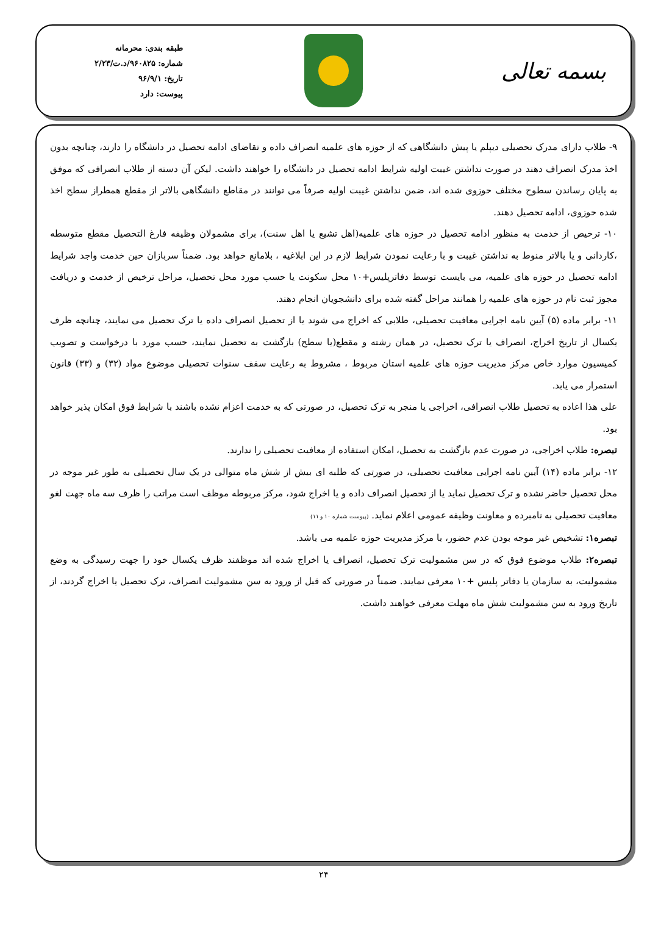بسمه تعالی
طبقه بندی: محرمانه
شماره: ۹۶۰۸۲۵/د.ت/۲/۲۳
تاریخ: ۹۶/۹/۱
پیوست: دارد
۹- طلاب دارای مدرک تحصیلی دیپلم یا پیش دانشگاهی که از حوزه های علمیه انصراف داده و تقاضای ادامه تحصیل در دانشگاه را دارند، چنانچه بدون اخذ مدرک انصراف دهند در صورت نداشتن غیبت اولیه شرایط ادامه تحصیل در دانشگاه را خواهند داشت. لیکن آن دسته از طلاب انصرافی که موفق به پایان رساندن سطوح مختلف حوزوی شده اند، ضمن نداشتن غیبت اولیه صرفاً می توانند در مقاطع دانشگاهی بالاتر از مقطع همطراز سطح اخذ شده حوزوی، ادامه تحصیل دهند.
۱۰- ترخیص از خدمت به منظور ادامه تحصیل در حوزه های علمیه(اهل تشیع یا اهل سنت)، برای مشمولان وظیفه فارغ التحصیل مقطع متوسطه ،کاردانی و یا بالاتر منوط به نداشتن غیبت و با رعایت نمودن شرایط لازم در این ابلاغیه ، بلامانع خواهد بود. ضمناً سربازان حین خدمت واجد شرایط ادامه تحصیل در حوزه های علمیه، می بایست توسط دفاترپلیس+۱۰ محل سکونت یا حسب مورد محل تحصیل، مراحل ترخیص از خدمت و دریافت مجوز ثبت نام در حوزه های علمیه را همانند مراحل گفته شده برای دانشجویان انجام دهند.
۱۱- برابر ماده (۵) آیین نامه اجرایی معافیت تحصیلی، طلابی که اخراج می شوند یا از تحصیل انصراف داده یا ترک تحصیل می نمایند، چنانچه ظرف یکسال از تاریخ اخراج، انصراف یا ترک تحصیل، در همان رشته و مقطع(یا سطح) بازگشت به تحصیل نمایند، حسب مورد با درخواست و تصویب کمیسیون موارد خاص مرکز مدیریت حوزه های علمیه استان مربوط ، مشروط به رعایت سقف سنوات تحصیلی موضوع مواد (۳۲) و (۳۳) قانون استمرار می یابد.
علی هذا اعاده به تحصیل طلاب انصرافی، اخراجی یا منجر به ترک تحصیل، در صورتی که به خدمت اعزام نشده باشند با شرایط فوق امکان پذیر خواهد بود.
تبصره: طلاب اخراجی، در صورت عدم بازگشت به تحصیل، امکان استفاده از معافیت تحصیلی را ندارند.
۱۲- برابر ماده (۱۴) آیین نامه اجرایی معافیت تحصیلی، در صورتی که طلبه ای بیش از شش ماه متوالی در یک سال تحصیلی به طور غیر موجه در محل تحصیل حاضر نشده و ترک تحصیل نماید یا از تحصیل انصراف داده و یا اخراج شود، مرکز مربوطه موظف است مراتب را ظرف سه ماه جهت لغو معافیت تحصیلی به نامبرده و معاونت وظیفه عمومی اعلام نماید. (پیوست شماره ۱۰ و ۱۱)
تبصره۱: تشخیص غیر موجه بودن عدم حضور، با مرکز مدیریت حوزه علمیه می باشد.
تبصره۲: طلاب موضوع فوق که در سن مشمولیت ترک تحصیل، انصراف یا اخراج شده اند موظفند ظرف یکسال خود را جهت رسیدگی به وضع مشمولیت، به سازمان یا دفاتر پلیس +۱۰ معرفی نمایند. ضمناً در صورتی که قبل از ورود به سن مشمولیت انصراف، ترک تحصیل یا اخراج گردند، از تاریخ ورود به سن مشمولیت شش ماه مهلت معرفی خواهند داشت.
۲۴